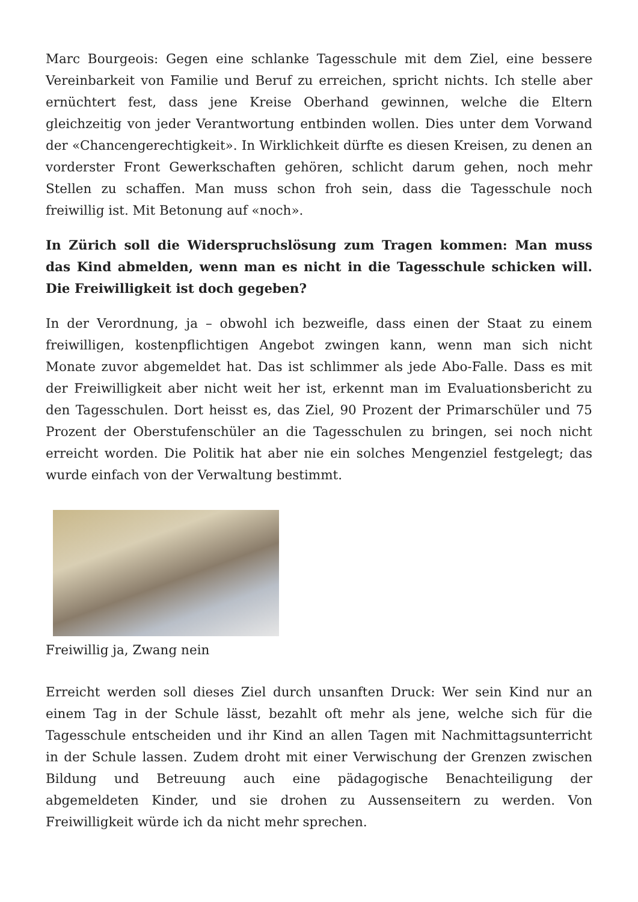Marc Bourgeois: Gegen eine schlanke Tagesschule mit dem Ziel, eine bessere Vereinbarkeit von Familie und Beruf zu erreichen, spricht nichts. Ich stelle aber ernüchtert fest, dass jene Kreise Oberhand gewinnen, welche die Eltern gleichzeitig von jeder Verantwortung entbinden wollen. Dies unter dem Vorwand der «Chancengerechtigkeit». In Wirklichkeit dürfte es diesen Kreisen, zu denen an vorderster Front Gewerkschaften gehören, schlicht darum gehen, noch mehr Stellen zu schaffen. Man muss schon froh sein, dass die Tagesschule noch freiwillig ist. Mit Betonung auf «noch».
In Zürich soll die Widerspruchslösung zum Tragen kommen: Man muss das Kind abmelden, wenn man es nicht in die Tagesschule schicken will. Die Freiwilligkeit ist doch gegeben?
In der Verordnung, ja – obwohl ich bezweifle, dass einen der Staat zu einem freiwilligen, kostenpflichtigen Angebot zwingen kann, wenn man sich nicht Monate zuvor abgemeldet hat. Das ist schlimmer als jede Abo-Falle. Dass es mit der Freiwilligkeit aber nicht weit her ist, erkennt man im Evaluationsbericht zu den Tagesschulen. Dort heisst es, das Ziel, 90 Prozent der Primarschüler und 75 Prozent der Oberstufenschüler an die Tagesschulen zu bringen, sei noch nicht erreicht worden. Die Politik hat aber nie ein solches Mengenziel festgelegt; das wurde einfach von der Verwaltung bestimmt.
Freiwillig ja, Zwang nein
Erreicht werden soll dieses Ziel durch unsanften Druck: Wer sein Kind nur an einem Tag in der Schule lässt, bezahlt oft mehr als jene, welche sich für die Tagesschule entscheiden und ihr Kind an allen Tagen mit Nachmittagsunterricht in der Schule lassen. Zudem droht mit einer Verwischung der Grenzen zwischen Bildung und Betreuung auch eine pädagogische Benachteiligung der abgemeldeten Kinder, und sie drohen zu Aussenseitern zu werden. Von Freiwilligkeit würde ich da nicht mehr sprechen.